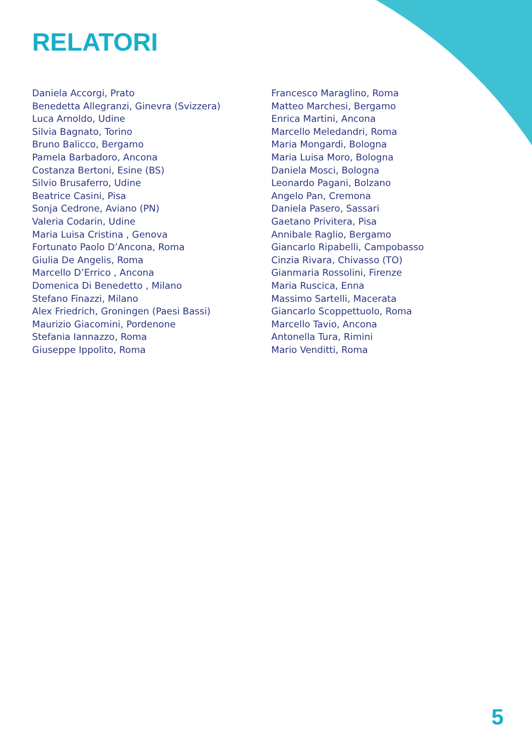RELATORI
Daniela Accorgi, Prato
Benedetta Allegranzi, Ginevra (Svizzera)
Luca Arnoldo, Udine
Silvia Bagnato, Torino
Bruno Balicco, Bergamo
Pamela Barbadoro, Ancona
Costanza Bertoni, Esine (BS)
Silvio Brusaferro, Udine
Beatrice Casini, Pisa
Sonja Cedrone, Aviano (PN)
Valeria Codarin, Udine
Maria Luisa Cristina , Genova
Fortunato Paolo D’Ancona, Roma
Giulia De Angelis, Roma
Marcello D’Errico , Ancona
Domenica Di Benedetto , Milano
Stefano Finazzi, Milano
Alex Friedrich, Groningen (Paesi Bassi)
Maurizio Giacomini, Pordenone
Stefania Iannazzo, Roma
Giuseppe Ippolito, Roma
Francesco Maraglino, Roma
Matteo Marchesi, Bergamo
Enrica Martini, Ancona
Marcello Meledandri, Roma
Maria Mongardi, Bologna
Maria Luisa Moro, Bologna
Daniela Mosci, Bologna
Leonardo Pagani, Bolzano
Angelo Pan, Cremona
Daniela Pasero, Sassari
Gaetano Privitera, Pisa
Annibale Raglio, Bergamo
Giancarlo Ripabelli, Campobasso
Cinzia Rivara, Chivasso (TO)
Gianmaria Rossolini, Firenze
Maria Ruscica, Enna
Massimo Sartelli, Macerata
Giancarlo Scoppettuolo, Roma
Marcello Tavio, Ancona
Antonella Tura, Rimini
Mario Venditti, Roma
5